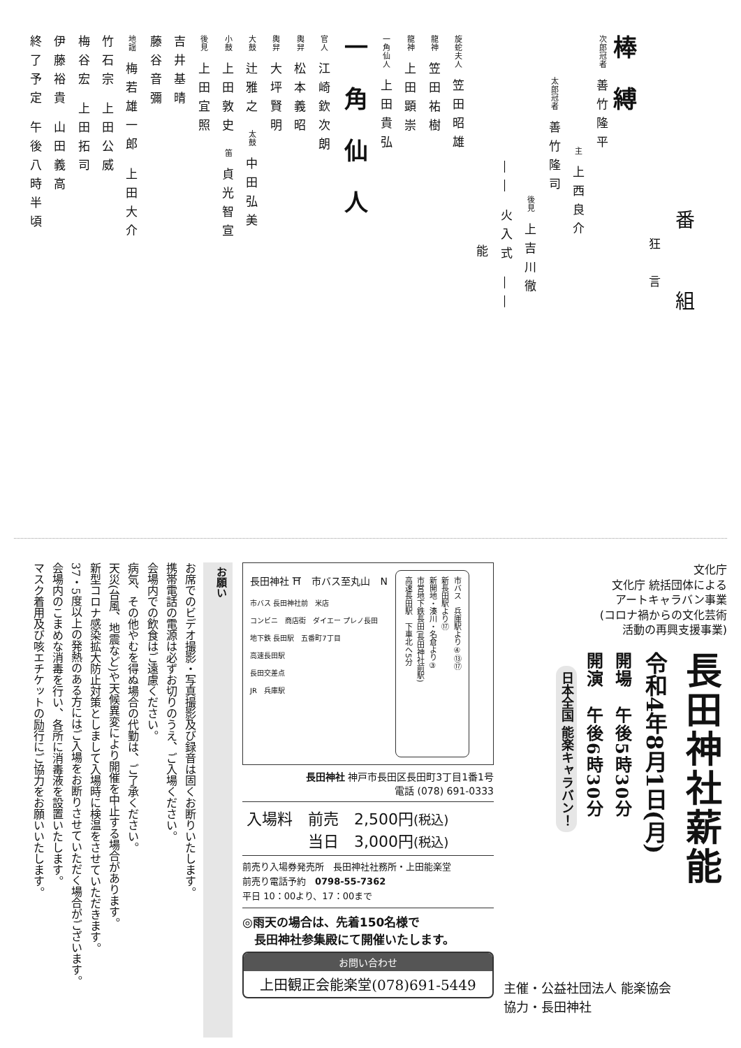番　組
狂　言
棒縛
次郎冠者 善竹隆平
主 上西良介
太郎冠者 善竹隆司
後見 上吉川徹
―― 火入式 ――
能
旋蛇夫人 笠田昭雄
龍神 笠田祐樹
龍神 上田顕崇
一角仙人 上田貴弘
一角仙人
官人 江崎欽次朗
輿舁 松本義昭
輿舁 大坪賢明
大鼓 辻雅之 太鼓 中田弘美
小鼓 上田敦史 笛 貞光智宣
後見 上田宜照
吉井基晴
藤谷音彌
地謡 梅若雄一郎 上田大介
竹石宗 上田公威
梅谷宏 上田拓司
伊藤裕貴 山田義高
終了予定 午後八時半頃
文化庁
文化庁 統括団体による
アートキャラバン事業
(コロナ禍からの文化芸術
活動の再興支援事業)
長田神社薪能
令和4年8月1日(月)
開場　午後5時30分
開演　午後6時30分
日本全国 能楽キャラバン！
主催・公益社団法人 能楽協会
協力・長田神社
長田神社 ⛩　市バス至丸山　N
市バス 長田神社前　米店
コンビニ　商店街　ダイエー プレノ長田
地下鉄 長田駅　五番町7丁目
高速長田駅
長田交差点
JR　兵庫駅
市バス　兵庫駅より④⑬⑰
新長田駅より⑰
新開地・湊川・名倉より③
市営地下鉄長田(長田神社前駅)
高速長田駅　下車北へ5分
長田神社 神戸市長田区長田町3丁目1番1号
電話 (078) 691-0333
入場料　前売　2,500円(税込)
　　　　当日　3,000円(税込)
前売り入場券発売所　長田神社社務所・上田能楽堂
前売り電話予約　0798-55-7362
平日 10：00より、17：00まで
◎雨天の場合は、先着150名様で
　長田神社参集殿にて開催いたします。
お問い合わせ
上田観正会能楽堂(078)691-5449
お願い
お席でのビデオ撮影・写真撮影及び録音は固くお断りいたします。
携帯電話の電源は必ずお切りのうえ、ご入場ください。
会場内での飲食はご遠慮ください。
病気、その他やむを得ぬ場合の代勤は、ご了承ください。
天災(台風、地震など)や天候異変により開催を中止する場合があります。
新型コロナ感染拡大防止対策としまして入場時に検温をさせていただきます。
37・5度以上の発熱のある方にはご入場をお断りさせていただく場合がございます。
会場内のこまめな消毒を行い、各所に消毒液を設置いたします。
マスク着用及び咳エチケットの励行にご協力をお願いいたします。